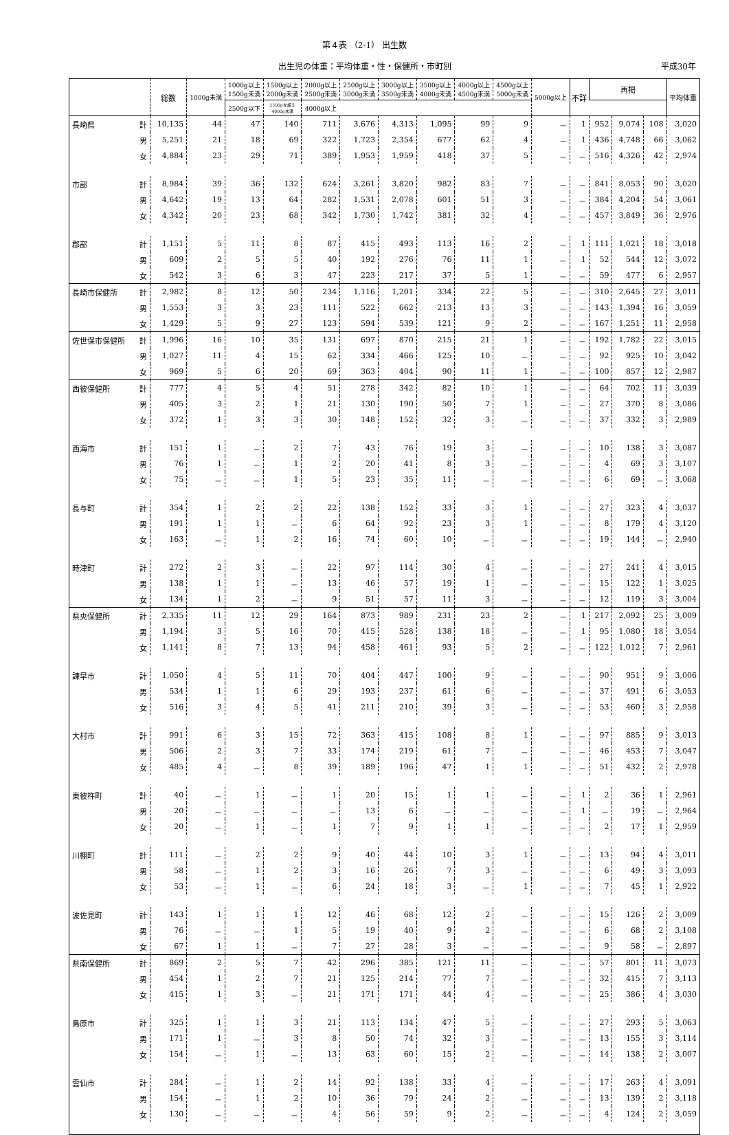第４表 （2-1） 出生数
出生児の体重：平均体重・性・保健所・市町別 平成30年
| | | 総数 | 1000g未満 | 1000g以上 1500g未満 | 1500g以上 2000g未満 | 2000g以上 2500g未満 | 2500g以上 3000g未満 | 3000g以上 3500g未満 | 3500g以上 4000g未満 | 4000g以上 4500g未満 | 4500g以上 5000g未満 | 5000g以上 | 不詳 | 再掲 | | | 平均体重 |
| --- | --- | --- | --- | --- | --- | --- | --- | --- | --- | --- | --- | --- | --- | --- | --- | --- | --- |
| | | | | | | | | | | | | | | 2500g以下 | 2500gを超え 4000g未満 | 4000g以上 | |
| 長崎県 | 計 | 10,135 | 44 | 47 | 140 | 711 | 3,676 | 4,313 | 1,095 | 99 | 9 | － | 1 | 952 | 9,074 | 108 | 3,020 |
| | 男 | 5,251 | 21 | 18 | 69 | 322 | 1,723 | 2,354 | 677 | 62 | 4 | － | 1 | 436 | 4,748 | 66 | 3,062 |
| | 女 | 4,884 | 23 | 29 | 71 | 389 | 1,953 | 1,959 | 418 | 37 | 5 | － | － | 516 | 4,326 | 42 | 2,974 |
| 市部 | 計 | 8,984 | 39 | 36 | 132 | 624 | 3,261 | 3,820 | 982 | 83 | 7 | － | － | 841 | 8,053 | 90 | 3,020 |
| | 男 | 4,642 | 19 | 13 | 64 | 282 | 1,531 | 2,078 | 601 | 51 | 3 | － | － | 384 | 4,204 | 54 | 3,061 |
| | 女 | 4,342 | 20 | 23 | 68 | 342 | 1,730 | 1,742 | 381 | 32 | 4 | － | － | 457 | 3,849 | 36 | 2,976 |
| 郡部 | 計 | 1,151 | 5 | 11 | 8 | 87 | 415 | 493 | 113 | 16 | 2 | － | 1 | 111 | 1,021 | 18 | 3,018 |
| | 男 | 609 | 2 | 5 | 5 | 40 | 192 | 276 | 76 | 11 | 1 | － | 1 | 52 | 544 | 12 | 3,072 |
| | 女 | 542 | 3 | 6 | 3 | 47 | 223 | 217 | 37 | 5 | 1 | － | － | 59 | 477 | 6 | 2,957 |
| 長崎市保健所 | 計 | 2,982 | 8 | 12 | 50 | 234 | 1,116 | 1,201 | 334 | 22 | 5 | － | － | 310 | 2,645 | 27 | 3,011 |
| | 男 | 1,553 | 3 | 3 | 23 | 111 | 522 | 662 | 213 | 13 | 3 | － | － | 143 | 1,394 | 16 | 3,059 |
| | 女 | 1,429 | 5 | 9 | 27 | 123 | 594 | 539 | 121 | 9 | 2 | － | － | 167 | 1,251 | 11 | 2,958 |
| 佐世保市保健所 | 計 | 1,996 | 16 | 10 | 35 | 131 | 697 | 870 | 215 | 21 | 1 | － | － | 192 | 1,782 | 22 | 3,015 |
| | 男 | 1,027 | 11 | 4 | 15 | 62 | 334 | 466 | 125 | 10 | － | － | － | 92 | 925 | 10 | 3,042 |
| | 女 | 969 | 5 | 6 | 20 | 69 | 363 | 404 | 90 | 11 | 1 | － | － | 100 | 857 | 12 | 2,987 |
| 西彼保健所 | 計 | 777 | 4 | 5 | 4 | 51 | 278 | 342 | 82 | 10 | 1 | － | － | 64 | 702 | 11 | 3,039 |
| | 男 | 405 | 3 | 2 | 1 | 21 | 130 | 190 | 50 | 7 | 1 | － | － | 27 | 370 | 8 | 3,086 |
| | 女 | 372 | 1 | 3 | 3 | 30 | 148 | 152 | 32 | 3 | － | － | － | 37 | 332 | 3 | 2,989 |
| 西海市 | 計 | 151 | 1 | － | 2 | 7 | 43 | 76 | 19 | 3 | － | － | － | 10 | 138 | 3 | 3,087 |
| | 男 | 76 | 1 | － | 1 | 2 | 20 | 41 | 8 | 3 | － | － | － | 4 | 69 | 3 | 3,107 |
| | 女 | 75 | － | － | 1 | 5 | 23 | 35 | 11 | － | － | － | － | 6 | 69 | － | 3,068 |
| 長与町 | 計 | 354 | 1 | 2 | 2 | 22 | 138 | 152 | 33 | 3 | 1 | － | － | 27 | 323 | 4 | 3,037 |
| | 男 | 191 | 1 | 1 | － | 6 | 64 | 92 | 23 | 3 | 1 | － | － | 8 | 179 | 4 | 3,120 |
| | 女 | 163 | － | 1 | 2 | 16 | 74 | 60 | 10 | － | － | － | － | 19 | 144 | － | 2,940 |
| 時津町 | 計 | 272 | 2 | 3 | － | 22 | 97 | 114 | 30 | 4 | － | － | － | 27 | 241 | 4 | 3,015 |
| | 男 | 138 | 1 | 1 | － | 13 | 46 | 57 | 19 | 1 | － | － | － | 15 | 122 | 1 | 3,025 |
| | 女 | 134 | 1 | 2 | － | 9 | 51 | 57 | 11 | 3 | － | － | － | 12 | 119 | 3 | 3,004 |
| 県央保健所 | 計 | 2,335 | 11 | 12 | 29 | 164 | 873 | 989 | 231 | 23 | 2 | － | 1 | 217 | 2,092 | 25 | 3,009 |
| | 男 | 1,194 | 3 | 5 | 16 | 70 | 415 | 528 | 138 | 18 | － | － | 1 | 95 | 1,080 | 18 | 3,054 |
| | 女 | 1,141 | 8 | 7 | 13 | 94 | 458 | 461 | 93 | 5 | 2 | － | － | 122 | 1,012 | 7 | 2,961 |
| 諫早市 | 計 | 1,050 | 4 | 5 | 11 | 70 | 404 | 447 | 100 | 9 | － | － | － | 90 | 951 | 9 | 3,006 |
| | 男 | 534 | 1 | 1 | 6 | 29 | 193 | 237 | 61 | 6 | － | － | － | 37 | 491 | 6 | 3,053 |
| | 女 | 516 | 3 | 4 | 5 | 41 | 211 | 210 | 39 | 3 | － | － | － | 53 | 460 | 3 | 2,958 |
| 大村市 | 計 | 991 | 6 | 3 | 15 | 72 | 363 | 415 | 108 | 8 | 1 | － | － | 97 | 885 | 9 | 3,013 |
| | 男 | 506 | 2 | 3 | 7 | 33 | 174 | 219 | 61 | 7 | － | － | － | 46 | 453 | 7 | 3,047 |
| | 女 | 485 | 4 | － | 8 | 39 | 189 | 196 | 47 | 1 | 1 | － | － | 51 | 432 | 2 | 2,978 |
| 東彼杵町 | 計 | 40 | － | 1 | － | 1 | 20 | 15 | 1 | 1 | － | － | 1 | 2 | 36 | 1 | 2,961 |
| | 男 | 20 | － | － | － | － | 13 | 6 | － | － | － | － | 1 | － | 19 | － | 2,964 |
| | 女 | 20 | － | 1 | － | 1 | 7 | 9 | 1 | 1 | － | － | － | 2 | 17 | 1 | 2,959 |
| 川棚町 | 計 | 111 | － | 2 | 2 | 9 | 40 | 44 | 10 | 3 | 1 | － | － | 13 | 94 | 4 | 3,011 |
| | 男 | 58 | － | 1 | 2 | 3 | 16 | 26 | 7 | 3 | － | － | － | 6 | 49 | 3 | 3,093 |
| | 女 | 53 | － | 1 | － | 6 | 24 | 18 | 3 | － | 1 | － | － | 7 | 45 | 1 | 2,922 |
| 波佐見町 | 計 | 143 | 1 | 1 | 1 | 12 | 46 | 68 | 12 | 2 | － | － | － | 15 | 126 | 2 | 3,009 |
| | 男 | 76 | － | － | 1 | 5 | 19 | 40 | 9 | 2 | － | － | － | 6 | 68 | 2 | 3,108 |
| | 女 | 67 | 1 | 1 | － | 7 | 27 | 28 | 3 | － | － | － | － | 9 | 58 | － | 2,897 |
| 県南保健所 | 計 | 869 | 2 | 5 | 7 | 42 | 296 | 385 | 121 | 11 | － | － | － | 57 | 801 | 11 | 3,073 |
| | 男 | 454 | 1 | 2 | 7 | 21 | 125 | 214 | 77 | 7 | － | － | － | 32 | 415 | 7 | 3,113 |
| | 女 | 415 | 1 | 3 | － | 21 | 171 | 171 | 44 | 4 | － | － | － | 25 | 386 | 4 | 3,030 |
| 島原市 | 計 | 325 | 1 | 1 | 3 | 21 | 113 | 134 | 47 | 5 | － | － | － | 27 | 293 | 5 | 3,063 |
| | 男 | 171 | 1 | － | 3 | 8 | 50 | 74 | 32 | 3 | － | － | － | 13 | 155 | 3 | 3,114 |
| | 女 | 154 | － | 1 | － | 13 | 63 | 60 | 15 | 2 | － | － | － | 14 | 138 | 2 | 3,007 |
| 雲仙市 | 計 | 284 | － | 1 | 2 | 14 | 92 | 138 | 33 | 4 | － | － | － | 17 | 263 | 4 | 3,091 |
| | 男 | 154 | － | 1 | 2 | 10 | 36 | 79 | 24 | 2 | － | － | － | 13 | 139 | 2 | 3,118 |
| | 女 | 130 | － | － | － | 4 | 56 | 59 | 9 | 2 | － | － | － | 4 | 124 | 2 | 3,059 |